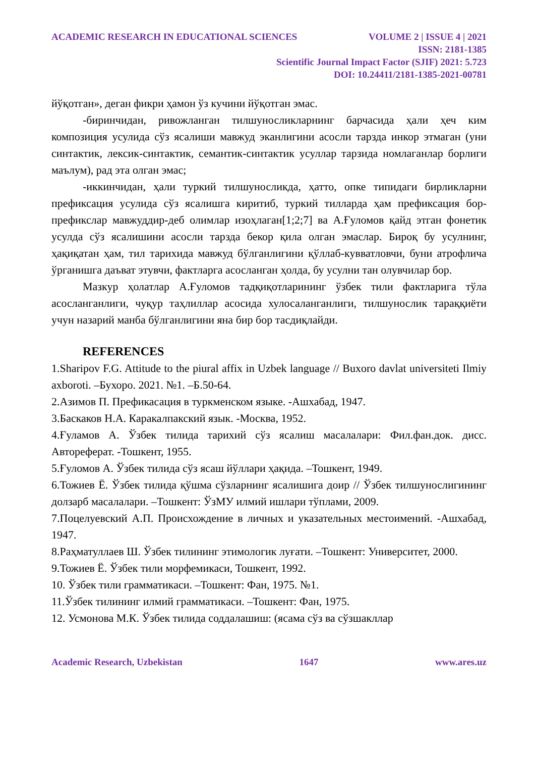ACADEMIC RESEARCH IN EDUCATIONAL SCIENCES VOLUME 2 | ISSUE 4 | 2021
ISSN: 2181-1385
Scientific Journal Impact Factor (SJIF) 2021: 5.723
DOI: 10.24411/2181-1385-2021-00781
йўқотган», деган фикри ҳамон ўз кучини йўқотган эмас.
-биринчидан, ривожланган тилшуносликларнинг барчасида ҳали ҳеч ким композиция усулида сўз ясалиши мавжуд эканлигини асосли тарзда инкор этмаган (уни синтактик, лексик-синтактик, семантик-синтактик усуллар тарзида номлаганлар борлиги маълум), рад эта олган эмас;
-иккинчидан, ҳали туркий тилшуносликда, ҳатто, опке типидаги бирликларни префиксация усулида сўз ясалишга киритиб, туркий тилларда ҳам префиксация бор-префикслар мавжуддир-деб олимлар изоҳлаган[1;2;7] ва А.Ғуломов қайд этган фонетик усулда сўз ясалишини асосли тарзда бекор қила олган эмаслар. Бироқ бу усулнинг, ҳақиқатан ҳам, тил тарихида мавжуд бўлганлигини қўллаб-кувватловчи, буни атрофлича ўрганишга даъват этувчи, фактларга асосланган ҳолда, бу усулни тан олувчилар бор.
Мазкур ҳолатлар А.Ғуломов тадқиқотларининг ўзбек тили фактларига тўла асосланганлиги, чуқур таҳлиллар асосида хулосаланганлиги, тилшунослик тараққиёти учун назарий манба бўлганлигини яна бир бор тасдиқлайди.
REFERENCES
1.Sharipov F.G. Attitude to the piural affix in Uzbek language // Buxoro davlat universiteti Ilmiy axboroti. –Бухоро. 2021. №1. –Б.50-64.
2.Азимов П. Префикасация в туркменском языке. -Ашхабад, 1947.
3.Баскаков Н.А. Каракалпакский язык. -Москва, 1952.
4.Ғуламов А. Ўзбек тилида тарихий сўз ясалиш масалалари: Фил.фан.док. дисс. Автореферат. -Тошкент, 1955.
5.Ғуломов А. Ўзбек тилида сўз ясаш йўллари ҳақида. –Тошкент, 1949.
6.Тожиев Ё. Ўзбек тилида қўшма сўзларнинг ясалишига доир // Ўзбек тилшунослигининг долзарб масалалари. –Тошкент: ЎзМУ илмий ишлари тўплами, 2009.
7.Поцелуевский А.П. Происхождение в личных и указательных местоимений. -Ашхабад, 1947.
8.Раҳматуллаев Ш. Ўзбек тилининг этимологик луғати. –Тошкент: Университет, 2000.
9.Тожиев Ё. Ўзбек тили морфемикаси, Тошкент, 1992.
10. Ўзбек тили грамматикаси. –Тошкент: Фан, 1975. №1.
11.Ўзбек тилининг илмий грамматикаси. –Тошкент: Фан, 1975.
12. Усмонова М.К. Ўзбек тилида соддалашиш: (ясама сўз ва сўзшакллар
Academic Research, Uzbekistan 1647 www.ares.uz